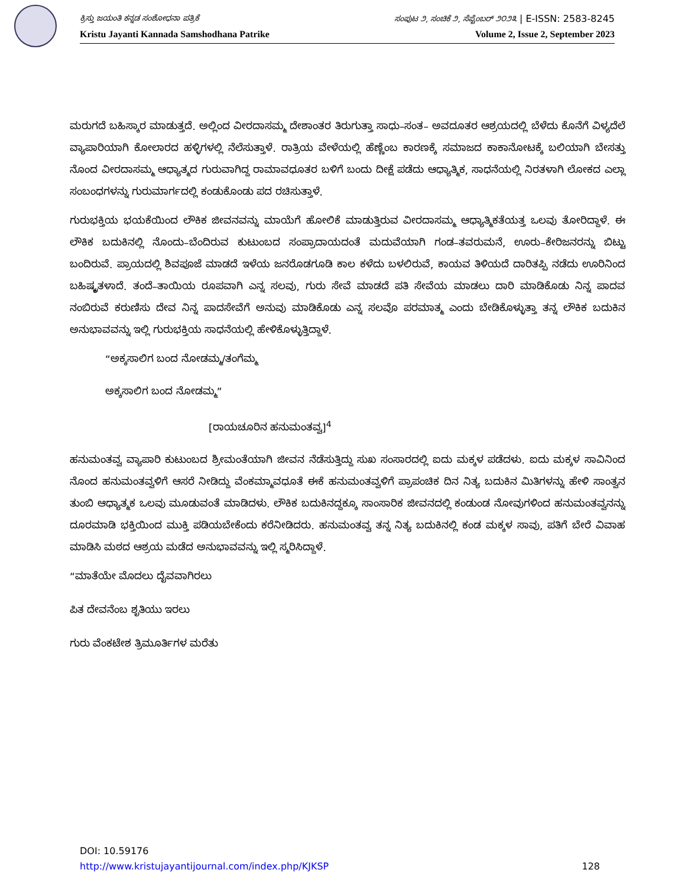ಕ್ರಿಸ್ತು ಜಯಂತಿ ಕನ್ನಡ ಸಂಶೋಧನಾ ಪತ್ರಿಕೆ ಸಂಪುಟ ೨, ಸಂಚಿಕೆ ೨, ಸೆಪ್ಟೆಂಬರ್ ೨೦೨೩ | E-ISSN: 2583-8245
Kristu Jayanti Kannada Samshodhana Patrike Volume 2, Issue 2, September 2023
ಮರುಗದೆ ಬಹಿಸ್ಕಾರ ಮಾಡುತ್ತದೆ. ಅಲ್ಲಿಂದ ವೀರದಾಸಮ್ಮ ದೇಶಾಂತರ ತಿರುಗುತ್ತಾ ಸಾಧು–ಸಂತ– ಅವದೂತರ ಆಶ್ರಯದಲ್ಲಿ ಬೆಳೆದು ಕೊನೆಗೆ ವಿಳ್ಯದೆಲೆ ವ್ಯಾಪಾರಿಯಾಗಿ ಕೋಲಾರದ ಹಳ್ಳಿಗಳಲ್ಲಿ ನೆಲೆಸುತ್ತಾಳೆ. ರಾತ್ರಿಯ ವೇಳೆಯಲ್ಲಿ ಹೆಣ್ಣೆಂಬ ಕಾರಣಕ್ಕೆ ಸಮಾಜದ ಕಾಕಾನೋಟಕ್ಕೆ ಬಲಿಯಾಗಿ ಬೇಸತ್ತು ನೊಂದ ವೀರದಾಸಮ್ಮ ಆಧ್ಯಾತ್ಮದ ಗುರುವಾಗಿದ್ದ ರಾಮಾವಧೂತರ ಬಳಿಗೆ ಬಂದು ದೀಕ್ಷೆ ಪಡೆದು ಆಧ್ಯಾತ್ಮಿಕ, ಸಾಧನೆಯಲ್ಲಿ ನಿರತಳಾಗಿ ಲೋಕದ ಎಲ್ಲಾ ಸಂಬಂಧಗಳನ್ನು ಗುರುಮಾರ್ಗದಲ್ಲಿ ಕಂಡುಕೊಂಡು ಪದ ರಚಿಸುತ್ತಾಳೆ.
ಗುರುಭಕ್ತಿಯ ಭಯಕೆಯಿಂದ ಲೌಕಿಕ ಜೀವನವನ್ನು ಮಾಯೆಗೆ ಹೋಲಿಕೆ ಮಾಡುತ್ತಿರುವ ವೀರದಾಸಮ್ಮ ಆಧ್ಯಾತ್ಮಿಕತೆಯತ್ತ ಒಲವು ತೋರಿದ್ದಾಳೆ. ಈ ಲೌಕಿಕ ಬದುಕಿನಲ್ಲಿ ನೊಂದು–ಬೆಂದಿರುವ ಕುಟುಂಬದ ಸಂಪ್ರಾದಾಯದಂತೆ ಮದುವೆಯಾಗಿ ಗಂಡ–ತವರುಮನೆ, ಊರು–ಕೇರಿಜನರನ್ನು ಬಿಟ್ಟು ಬಂದಿರುವೆ. ಪ್ರಾಯದಲ್ಲಿ ಶಿವಪೂಜೆ ಮಾಡದೆ ಇಳೆಯ ಜನರೊಡಗೂಡಿ ಕಾಲ ಕಳೆದು ಬಳಲಿರುವೆ, ಕಾಯವ ತಿಳಿಯದೆ ದಾರಿತಪ್ಪಿ ನಡೆದು ಊರಿನಿಂದ ಬಹಿಷ್ಕೃತಳಾದೆ. ತಂದೆ–ತಾಯಿಯ ರೂಪವಾಗಿ ಎನ್ನ ಸಲವು, ಗುರು ಸೇವೆ ಮಾಡದೆ ಪತಿ ಸೇವೆಯ ಮಾಡಲು ದಾರಿ ಮಾಡಿಕೊಡು ನಿನ್ನ ಪಾದವ ನಂಬಿರುವೆ ಕರುಣಿಸು ದೇವ ನಿನ್ನ ಪಾದಸೇವೆಗೆ ಅನುವು ಮಾಡಿಕೊಡು ಎನ್ನ ಸಲವೊ ಪರಮಾತ್ಮ ಎಂದು ಬೇಡಿಕೊಳ್ಳುತ್ತಾ ತನ್ನ ಲೌಕಿಕ ಬದುಕಿನ ಅನುಭಾವವನ್ನು ಇಲ್ಲಿ ಗುರುಭಕ್ತಿಯ ಸಾಧನೆಯಲ್ಲಿ ಹೇಳಿಕೊಳ್ಳುತ್ತಿದ್ದಾಳೆ.
“ಅಕ್ಕಸಾಲಿಗ ಬಂದ ನೋಡಮ್ಮ/ತಂಗೆಮ್ಮ
ಅಕ್ಕಸಾಲಿಗ ಬಂದ ನೋಡಮ್ಮ”
[ರಾಯಚೂರಿನ ಹನುಮಂತವ್ವ]<sup>4</sup>
ಹನುಮಂತವ್ವ ವ್ಯಾಪಾರಿ ಕುಟುಂಬದ ಶ್ರೀಮಂತೆಯಾಗಿ ಜೀವನ ನೆಡೆಸುತ್ತಿದ್ದು ಸುಖ ಸಂಸಾರದಲ್ಲಿ ಐದು ಮಕ್ಕಳ ಪಡೆದಳು. ಐದು ಮಕ್ಕಳ ಸಾವಿನಿಂದ ನೊಂದ ಹನುಮಂತವ್ವಳಿಗೆ ಆಸರೆ ನೀಡಿದ್ದು ವೆಂಕಮ್ಮಾವಧೂತೆ ಈಕೆ ಹನುಮಂತವ್ವಳಿಗೆ ಪ್ರಾಪಂಚಿಕ ದಿನ ನಿತ್ಯ ಬದುಕಿನ ಮಿತಿಗಳನ್ನು ಹೇಳಿ ಸಾಂತ್ವನ ತುಂಬಿ ಆಧ್ಯಾತ್ಮಕ ಒಲವು ಮೂಡುವಂತೆ ಮಾಡಿದಳು. ಲೌಕಿಕ ಬದುಕಿನದ್ದಕ್ಕೂ ಸಾಂಸಾರಿಕ ಜೀವನದಲ್ಲಿ ಕಂಡುಂಡ ನೋವುಗಳಿಂದ ಹನುಮಂತವ್ವನನ್ನು ದೂರಮಾಡಿ ಭಕ್ತಿಯಿಂದ ಮುಕ್ತಿ ಪಡಿಯಬೇಕೆಂದು ಕರೆನೀಡಿದರು. ಹನುಮಂತವ್ವ ತನ್ನ ನಿತ್ಯ ಬದುಕಿನಲ್ಲಿ ಕಂಡ ಮಕ್ಕಳ ಸಾವು, ಪತಿಗೆ ಬೇರೆ ವಿವಾಹ ಮಾಡಿಸಿ ಮಠದ ಆಶ್ರಯ ಮಡೆದ ಅನುಭಾವವನ್ನು ಇಲ್ಲಿ ಸ್ಮರಿಸಿದ್ದಾಳೆ.
“ಮಾತೆಯೇ ಮೊದಲು ದೈವವಾಗಿರಲು
ಪಿತ ದೇವನೆಂಬ ಶೃತಿಯು ಇರಲು
ಗುರು ವೆಂಕಟೇಶ ತ್ರಿಮೂರ್ತಿಗಳ ಮರೆತು
DOI: 10.59176
http://www.kristujayantijournal.com/index.php/KJKSP 128